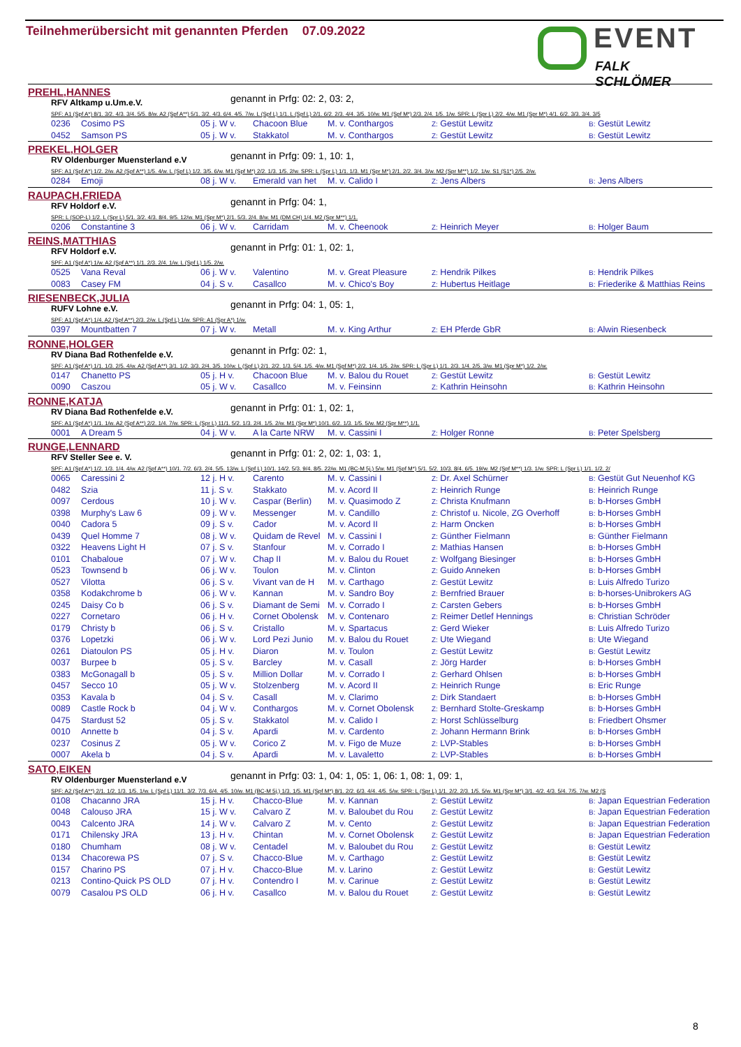Teilnehmerübersicht mit genannten Pferden 07.09.2022
EVENT
FALK SCHLÖMER
PREHL,HANNES
RFV Altkamp u.Um.e.V.
genannt in Prfg: 02: 2, 03: 2,
SPF: A1 (Spf A*) 8/1. 3/2. 4/3. 3/4. 5/5. 8/w. A2 (Spf A**) 5/1. 3/2. 4/3. 6/4. 4/5. 7/w. L (Spf L) 1/1. L (Spf L) 2/1. 6/2. 2/3. 4/4. 3/5. 10/w. M1 (Spf M*) 2/3. 2/4. 1/5. 1/w. SPR: L (Spr L) 2/2. 4/w. M1 (Spr M*) 4/1. 6/2. 3/3. 3/4. 3/5
| 0236 | Cosimo PS | 05 j. W v. | Chacoon Blue | M. v. Conthargos | Z: Gestüt Lewitz | B: Gestüt Lewitz |
| 0452 | Samson PS | 05 j. W v. | Stakkatol | M. v. Conthargos | Z: Gestüt Lewitz | B: Gestüt Lewitz |
PREKEL,HOLGER
RV Oldenburger Muensterland e.V
genannt in Prfg: 09: 1, 10: 1,
SPF: A1 (Spf A*) 1/2. 2/w. A2 (Spf A**) 1/5. 4/w. L (Spf L) 1/2. 3/5. 6/w. M1 (Spf M*) 2/2. 1/3. 1/5. 2/w. SPR: L (Spr L) 1/1. 1/3. M1 (Spr M*) 2/1. 2/2. 3/4. 3/w. M2 (Spr M**) 1/2. 1/w. S1 (S1*) 2/5. 2/w.
| 0284 | Emoji | 08 j. W v. | Emerald van het | M. v. Calido I | Z: Jens Albers | B: Jens Albers |
RAUPACH,FRIEDA
RFV Holdorf e.V.
genannt in Prfg: 04: 1,
SPR: L (SOP-L) 1/2. L (Spr L) 5/1. 3/2. 4/3. 8/4. 9/5. 12/w. M1 (Spr M*) 2/1. 5/3. 2/4. 8/w. M1 (DM CH) 1/4. M2 (Spr M**) 1/1.
| 0206 | Constantine 3 | 06 j. W v. | Carridam | M. v. Cheenook | Z: Heinrich Meyer | B: Holger Baum |
REINS,MATTHIAS
RFV Holdorf e.V.
genannt in Prfg: 01: 1, 02: 1,
SPF: A1 (Spf A*) 1/w. A2 (Spf A**) 1/1. 2/3. 2/4. 1/w. L (Spf L) 1/5. 2/w.
| 0525 | Vana Reval | 06 j. W v. | Valentino | M. v. Great Pleasure | Z: Hendrik Pilkes | B: Hendrik Pilkes |
| 0083 | Casey FM | 04 j. S v. | Casallco | M. v. Chico's Boy | Z: Hubertus Heitlage | B: Friederike & Matthias Reins |
RIESENBECK,JULIA
RUFV Lohne e.V.
genannt in Prfg: 04: 1, 05: 1,
SPF: A1 (Spf A*) 1/4. A2 (Spf A**) 2/3. 2/w. L (Spf L) 1/w. SPR: A1 (Spr A*) 1/w.
| 0397 | Mountbatten 7 | 07 j. W v. | Metall | M. v. King Arthur | Z: EH Pferde GbR | B: Alwin Riesenbeck |
RONNE,HOLGER
RV Diana Bad Rothenfelde e.V.
genannt in Prfg: 02: 1,
SPF: A1 (Spf A*) 1/1. 1/3. 2/5. 4/w. A2 (Spf A**) 3/1. 1/2. 3/3. 2/4. 3/5. 10/w. L (Spf L) 2/1. 2/2. 1/3. 5/4. 1/5. 4/w. M1 (Spf M*) 2/2. 1/4. 1/5. 2/w. SPR: L (Spr L) 1/1. 2/3. 1/4. 2/5. 3/w. M1 (Spr M*) 1/2. 2/w.
| 0147 | Chanetto PS | 05 j. H v. | Chacoon Blue | M. v. Balou du Rouet | Z: Gestüt Lewitz | B: Gestüt Lewitz |
| 0090 | Caszou | 05 j. W v. | Casallco | M. v. Feinsinn | Z: Kathrin Heinsohn | B: Kathrin Heinsohn |
RONNE,KATJA
RV Diana Bad Rothenfelde e.V.
genannt in Prfg: 01: 1, 02: 1,
SPF: A1 (Spf A*) 1/1. 1/w. A2 (Spf A**) 2/2. 1/4. 7/w. SPR: L (Spr L) 11/1. 5/2. 1/3. 2/4. 1/5. 2/w. M1 (Spr M*) 10/1. 6/2. 1/3. 1/5. 5/w. M2 (Spr M**) 1/1.
| 0001 | A Dream 5 | 04 j. W v. | A la Carte NRW | M. v. Cassini I | Z: Holger Ronne | B: Peter Spelsberg |
RUNGE,LENNARD
RFV Steller See e. V.
genannt in Prfg: 01: 2, 02: 1, 03: 1,
SPF: A1 (Spf A*) 1/2. 1/3. 1/4. 4/w. A2 (Spf A**) 10/1. 7/2. 6/3. 2/4. 5/5. 13/w. L (Spf L) 10/1. 14/2. 5/3. 9/4. 8/5. 22/w. M1 (BC-M 5j.) 5/w. M1 (Spf M*) 5/1. 5/2. 10/3. 8/4. 6/5. 19/w. M2 (Spf M**) 1/3. 1/w. SPR: L (Spr L) 1/1. 1/2. 2/
| 0065 | Caressini 2 | 12 j. H v. | Carento | M. v. Cassini I | Z: Dr. Axel Schürner | B: Gestüt Gut Neuenhof KG |
| 0482 | Szia | 11 j. S v. | Stakkato | M. v. Acord II | Z: Heinrich Runge | B: Heinrich Runge |
| 0097 | Cerdous | 10 j. W v. | Caspar (Berlin) | M. v. Quasimodo Z | Z: Christa Knufmann | B: b-Horses GmbH |
| 0398 | Murphy's Law 6 | 09 j. W v. | Messenger | M. v. Candillo | Z: Christof u. Nicole, ZG Overhoff | B: b-Horses GmbH |
| 0040 | Cadora 5 | 09 j. S v. | Cador | M. v. Acord II | Z: Harm Oncken | B: b-Horses GmbH |
| 0439 | Quel Homme 7 | 08 j. W v. | Quidam de Revel | M. v. Cassini I | Z: Günther Fielmann | B: Günther Fielmann |
| 0322 | Heavens Light H | 07 j. S v. | Stanfour | M. v. Corrado I | Z: Mathias Hansen | B: b-Horses GmbH |
| 0101 | Chabaloue | 07 j. W v. | Chap II | M. v. Balou du Rouet | Z: Wolfgang Biesinger | B: b-Horses GmbH |
| 0523 | Townsend b | 06 j. W v. | Toulon | M. v. Clinton | Z: Guido Anneken | B: b-Horses GmbH |
| 0527 | Vilotta | 06 j. S v. | Vivant van de H | M. v. Carthago | Z: Gestüt Lewitz | B: Luis Alfredo Turizo |
| 0358 | Kodakchrome b | 06 j. W v. | Kannan | M. v. Sandro Boy | Z: Bernfried Brauer | B: b-horses-Unibrokers AG |
| 0245 | Daisy Co b | 06 j. S v. | Diamant de Semi | M. v. Corrado I | Z: Carsten Gebers | B: b-Horses GmbH |
| 0227 | Cornetaro | 06 j. H v. | Cornet Obolensk | M. v. Contenaro | Z: Reimer Detlef Hennings | B: Christian Schröder |
| 0179 | Christy b | 06 j. S v. | Cristallo | M. v. Spartacus | Z: Gerd Wieker | B: Luis Alfredo Turizo |
| 0376 | Lopetzki | 06 j. W v. | Lord Pezi Junio | M. v. Balou du Rouet | Z: Ute Wiegand | B: Ute Wiegand |
| 0261 | Diatoulon PS | 05 j. H v. | Diaron | M. v. Toulon | Z: Gestüt Lewitz | B: Gestüt Lewitz |
| 0037 | Burpee b | 05 j. S v. | Barcley | M. v. Casall | Z: Jörg Harder | B: b-Horses GmbH |
| 0383 | McGonagall b | 05 j. S v. | Million Dollar | M. v. Corrado I | Z: Gerhard Ohlsen | B: b-Horses GmbH |
| 0457 | Secco 10 | 05 j. W v. | Stolzenberg | M. v. Acord II | Z: Heinrich Runge | B: Eric Runge |
| 0353 | Kavala b | 04 j. S v. | Casall | M. v. Clarimo | Z: Dirk Standaert | B: b-Horses GmbH |
| 0089 | Castle Rock b | 04 j. W v. | Conthargos | M. v. Cornet Obolensk | Z: Bernhard Stolte-Greskamp | B: b-Horses GmbH |
| 0475 | Stardust 52 | 05 j. S v. | Stakkatol | M. v. Calido I | Z: Horst Schlüsselburg | B: Friedbert Ohsmer |
| 0010 | Annette b | 04 j. S v. | Apardi | M. v. Cardento | Z: Johann Hermann Brink | B: b-Horses GmbH |
| 0237 | Cosinus Z | 05 j. W v. | Corico Z | M. v. Figo de Muze | Z: LVP-Stables | B: b-Horses GmbH |
| 0007 | Akela b | 04 j. S v. | Apardi | M. v. Lavaletto | Z: LVP-Stables | B: b-Horses GmbH |
SATO,EIKEN
RV Oldenburger Muensterland e.V
genannt in Prfg: 03: 1, 04: 1, 05: 1, 06: 1, 08: 1, 09: 1,
SPF: A2 (Spf A**) 2/1. 1/2. 1/3. 1/5. 1/w. L (Spf L) 11/1. 3/2. 7/3. 6/4. 4/5. 10/w. M1 (BC-M 5j.) 1/3. 1/5. M1 (Spf M*) 8/1. 2/2. 6/3. 4/4. 4/5. 5/w. SPR: L (Spr L) 1/1. 2/2. 2/3. 1/5. 5/w. M1 (Spr M*) 3/1. 4/2. 4/3. 5/4. 7/5. 7/w. M2 (S
| 0108 | Chacanno JRA | 15 j. H v. | Chacco-Blue | M. v. Kannan | Z: Gestüt Lewitz | B: Japan Equestrian Federation |
| 0048 | Calouso JRA | 15 j. W v. | Calvaro Z | M. v. Baloubet du Rou | Z: Gestüt Lewitz | B: Japan Equestrian Federation |
| 0043 | Calcento JRA | 14 j. W v. | Calvaro Z | M. v. Cento | Z: Gestüt Lewitz | B: Japan Equestrian Federation |
| 0171 | Chilensky JRA | 13 j. H v. | Chintan | M. v. Cornet Obolensk | Z: Gestüt Lewitz | B: Japan Equestrian Federation |
| 0180 | Chumham | 08 j. W v. | Centadel | M. v. Baloubet du Rou | Z: Gestüt Lewitz | B: Gestüt Lewitz |
| 0134 | Chacorewa PS | 07 j. S v. | Chacco-Blue | M. v. Carthago | Z: Gestüt Lewitz | B: Gestüt Lewitz |
| 0157 | Charino PS | 07 j. H v. | Chacco-Blue | M. v. Larino | Z: Gestüt Lewitz | B: Gestüt Lewitz |
| 0213 | Contino-Quick PS OLD | 07 j. H v. | Contendro I | M. v. Carinue | Z: Gestüt Lewitz | B: Gestüt Lewitz |
| 0079 | Casalou PS OLD | 06 j. H v. | Casallco | M. v. Balou du Rouet | Z: Gestüt Lewitz | B: Gestüt Lewitz |
8